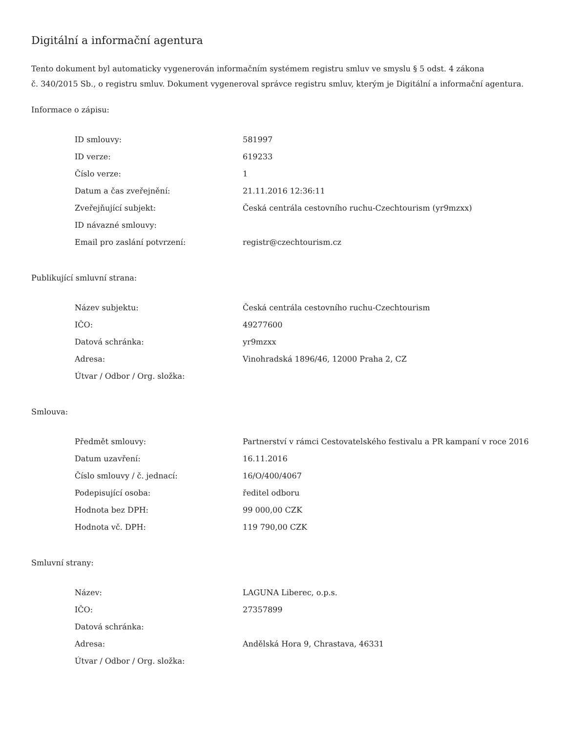Digitální a informační agentura
Tento dokument byl automaticky vygenerován informačním systémem registru smluv ve smyslu § 5 odst. 4 zákona
č. 340/2015 Sb., o registru smluv. Dokument vygeneroval správce registru smluv, kterým je Digitální a informační agentura.
Informace o zápisu:
| ID smlouvy: | 581997 |
| ID verze: | 619233 |
| Číslo verze: | 1 |
| Datum a čas zveřejnění: | 21.11.2016 12:36:11 |
| Zveřejňující subjekt: | Česká centrála cestovního ruchu-Czechtourism (yr9mzxx) |
| ID návazné smlouvy: | |
| Email pro zaslání potvrzení: | registr@czechtourism.cz |
Publikující smluvní strana:
| Název subjektu: | Česká centrála cestovního ruchu-Czechtourism |
| IČO: | 49277600 |
| Datová schránka: | yr9mzxx |
| Adresa: | Vinohradská 1896/46, 12000 Praha 2, CZ |
| Útvar / Odbor / Org. složka: | |
Smlouva:
| Předmět smlouvy: | Partnerství v rámci Cestovatelského festivalu a PR kampaní v roce 2016 |
| Datum uzavření: | 16.11.2016 |
| Číslo smlouvy / č. jednací: | 16/O/400/4067 |
| Podepisující osoba: | ředitel odboru |
| Hodnota bez DPH: | 99 000,00 CZK |
| Hodnota vč. DPH: | 119 790,00 CZK |
Smluvní strany:
| Název: | LAGUNA Liberec, o.p.s. |
| IČO: | 27357899 |
| Datová schránka: | |
| Adresa: | Andělská Hora 9, Chrastava, 46331 |
| Útvar / Odbor / Org. složka: | |